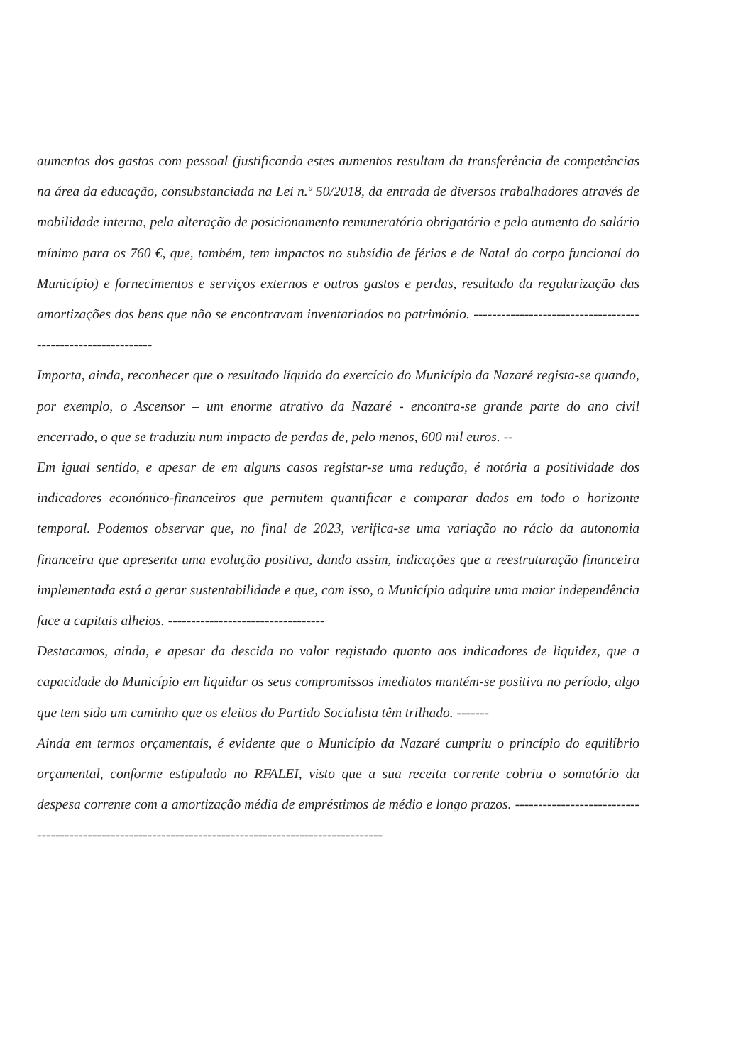aumentos dos gastos com pessoal (justificando estes aumentos resultam da transferência de competências na área da educação, consubstanciada na Lei n.º 50/2018, da entrada de diversos trabalhadores através de mobilidade interna, pela alteração de posicionamento remuneratório obrigatório e pelo aumento do salário mínimo para os 760 €, que, também, tem impactos no subsídio de férias e de Natal do corpo funcional do Município) e fornecimentos e serviços externos e outros gastos e perdas, resultado da regularização das amortizações dos bens que não se encontravam inventariados no património. -------------------------------------------------------------
Importa, ainda, reconhecer que o resultado líquido do exercício do Município da Nazaré regista-se quando, por exemplo, o Ascensor – um enorme atrativo da Nazaré - encontra-se grande parte do ano civil encerrado, o que se traduziu num impacto de perdas de, pelo menos, 600 mil euros. --
Em igual sentido, e apesar de em alguns casos registar-se uma redução, é notória a positividade dos indicadores económico-financeiros que permitem quantificar e comparar dados em todo o horizonte temporal. Podemos observar que, no final de 2023, verifica-se uma variação no rácio da autonomia financeira que apresenta uma evolução positiva, dando assim, indicações que a reestruturação financeira implementada está a gerar sustentabilidade e que, com isso, o Município adquire uma maior independência face a capitais alheios. ----------------------------------
Destacamos, ainda, e apesar da descida no valor registado quanto aos indicadores de liquidez, que a capacidade do Município em liquidar os seus compromissos imediatos mantém-se positiva no período, algo que tem sido um caminho que os eleitos do Partido Socialista têm trilhado. -------
Ainda em termos orçamentais, é evidente que o Município da Nazaré cumpriu o princípio do equilíbrio orçamental, conforme estipulado no RFALEI, visto que a sua receita corrente cobriu o somatório da despesa corrente com a amortização média de empréstimos de médio e longo prazos. ------------------------------------------------------------------------------------------------------